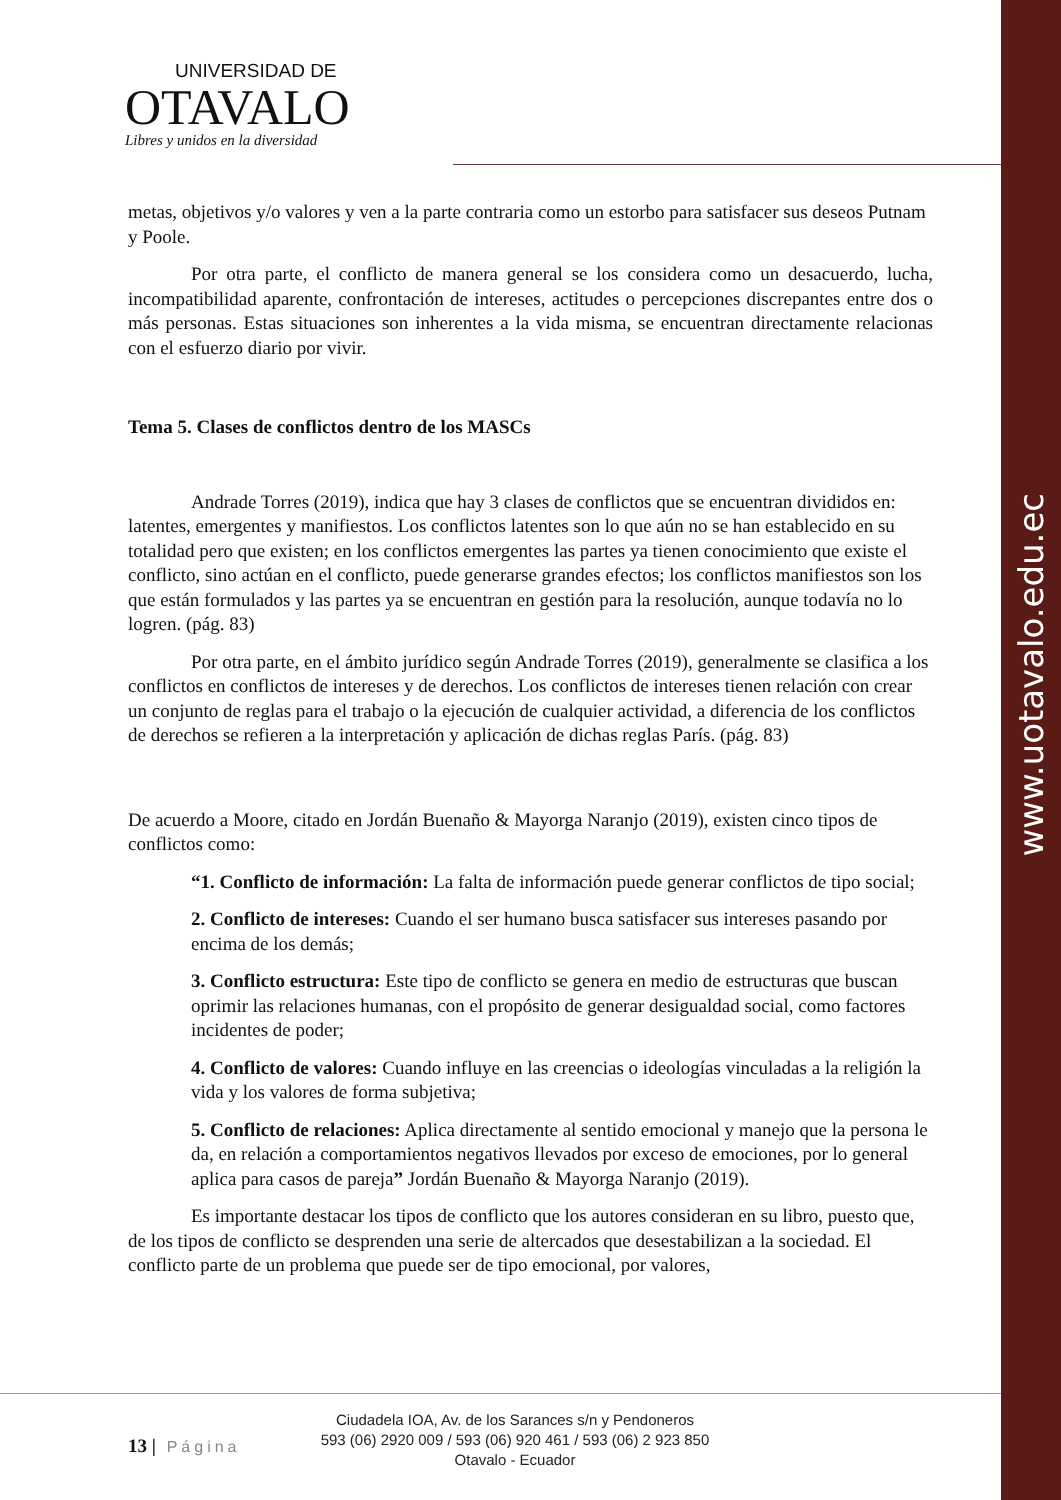www.uotavalo.edu.ec
UNIVERSIDAD DE
OTAVALO
Libres y unidos en la diversidad
metas, objetivos y/o valores y ven a la parte contraria como un estorbo para satisfacer sus deseos Putnam y Poole.
Por otra parte, el conflicto de manera general se los considera como un desacuerdo, lucha, incompatibilidad aparente, confrontación de intereses, actitudes o percepciones discrepantes entre dos o más personas. Estas situaciones son inherentes a la vida misma, se encuentran directamente relacionas con el esfuerzo diario por vivir.
Tema 5. Clases de conflictos dentro de los MASCs
Andrade Torres (2019), indica que hay 3 clases de conflictos que se encuentran divididos en: latentes, emergentes y manifiestos. Los conflictos latentes son lo que aún no se han establecido en su totalidad pero que existen; en los conflictos emergentes las partes ya tienen conocimiento que existe el conflicto, sino actúan en el conflicto, puede generarse grandes efectos; los conflictos manifiestos son los que están formulados y las partes ya se encuentran en gestión para la resolución, aunque todavía no lo logren. (pág. 83)
Por otra parte, en el ámbito jurídico según Andrade Torres (2019), generalmente se clasifica a los conflictos en conflictos de intereses y de derechos. Los conflictos de intereses tienen relación con crear un conjunto de reglas para el trabajo o la ejecución de cualquier actividad, a diferencia de los conflictos de derechos se refieren a la interpretación y aplicación de dichas reglas París. (pág. 83)
De acuerdo a Moore, citado en Jordán Buenaño & Mayorga Naranjo (2019), existen cinco tipos de conflictos como:
“1. Conflicto de información: La falta de información puede generar conflictos de tipo social;
2. Conflicto de intereses: Cuando el ser humano busca satisfacer sus intereses pasando por encima de los demás;
3. Conflicto estructura: Este tipo de conflicto se genera en medio de estructuras que buscan oprimir las relaciones humanas, con el propósito de generar desigualdad social, como factores incidentes de poder;
4. Conflicto de valores: Cuando influye en las creencias o ideologías vinculadas a la religión la vida y los valores de forma subjetiva;
5. Conflicto de relaciones: Aplica directamente al sentido emocional y manejo que la persona le da, en relación a comportamientos negativos llevados por exceso de emociones, por lo general aplica para casos de pareja” Jordán Buenaño & Mayorga Naranjo (2019).
Es importante destacar los tipos de conflicto que los autores consideran en su libro, puesto que, de los tipos de conflicto se desprenden una serie de altercados que desestabilizan a la sociedad. El conflicto parte de un problema que puede ser de tipo emocional, por valores,
13 | Página
Ciudadela IOA, Av. de los Sarances s/n y Pendoneros
593 (06) 2920 009 / 593 (06) 920 461 / 593 (06) 2 923 850
Otavalo - Ecuador